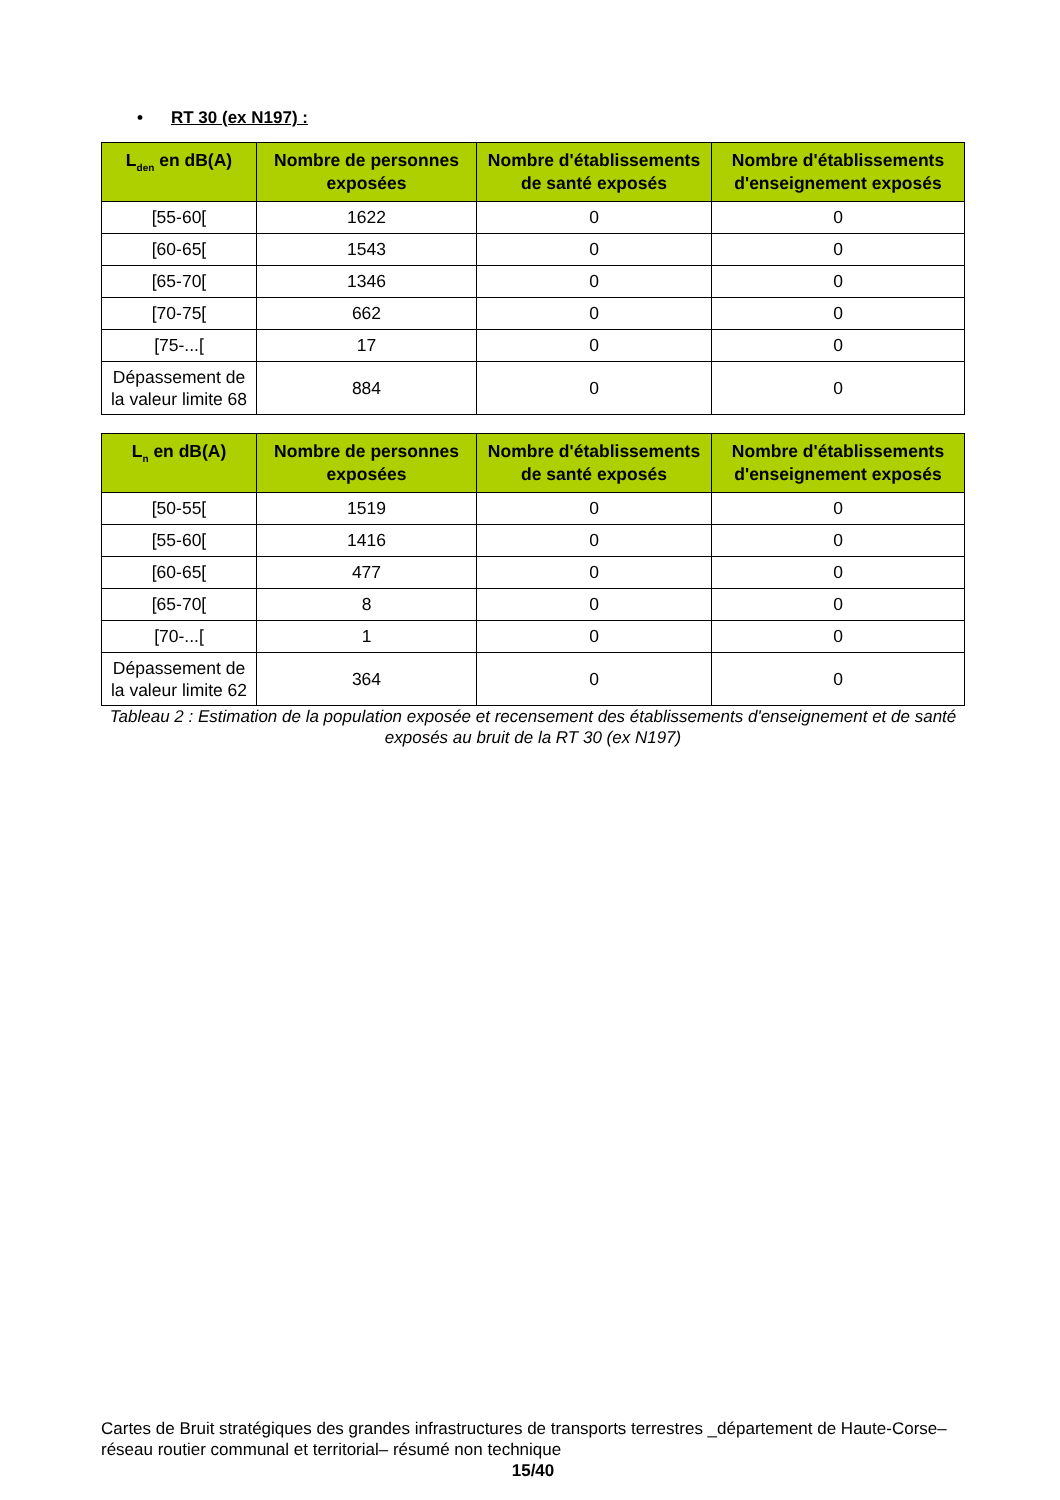• RT 30 (ex N197) :
| L<sub>den</sub> en dB(A) | Nombre de personnes exposées | Nombre d'établissements de santé exposés | Nombre d'établissements d'enseignement exposés |
| --- | --- | --- | --- |
| [55-60[ | 1622 | 0 | 0 |
| [60-65[ | 1543 | 0 | 0 |
| [65-70[ | 1346 | 0 | 0 |
| [70-75[ | 662 | 0 | 0 |
| [75-...[ | 17 | 0 | 0 |
| Dépassement de la valeur limite 68 | 884 | 0 | 0 |
| L<sub>n</sub> en dB(A) | Nombre de personnes exposées | Nombre d'établissements de santé exposés | Nombre d'établissements d'enseignement exposés |
| --- | --- | --- | --- |
| [50-55[ | 1519 | 0 | 0 |
| [55-60[ | 1416 | 0 | 0 |
| [60-65[ | 477 | 0 | 0 |
| [65-70[ | 8 | 0 | 0 |
| [70-...[ | 1 | 0 | 0 |
| Dépassement de la valeur limite 62 | 364 | 0 | 0 |
Tableau 2 : Estimation de la population exposée et recensement des établissements d'enseignement et de santé exposés au bruit de la RT 30 (ex N197)
Cartes de Bruit stratégiques des grandes infrastructures de transports terrestres _département de Haute-Corse– réseau routier communal et territorial– résumé non technique
15/40